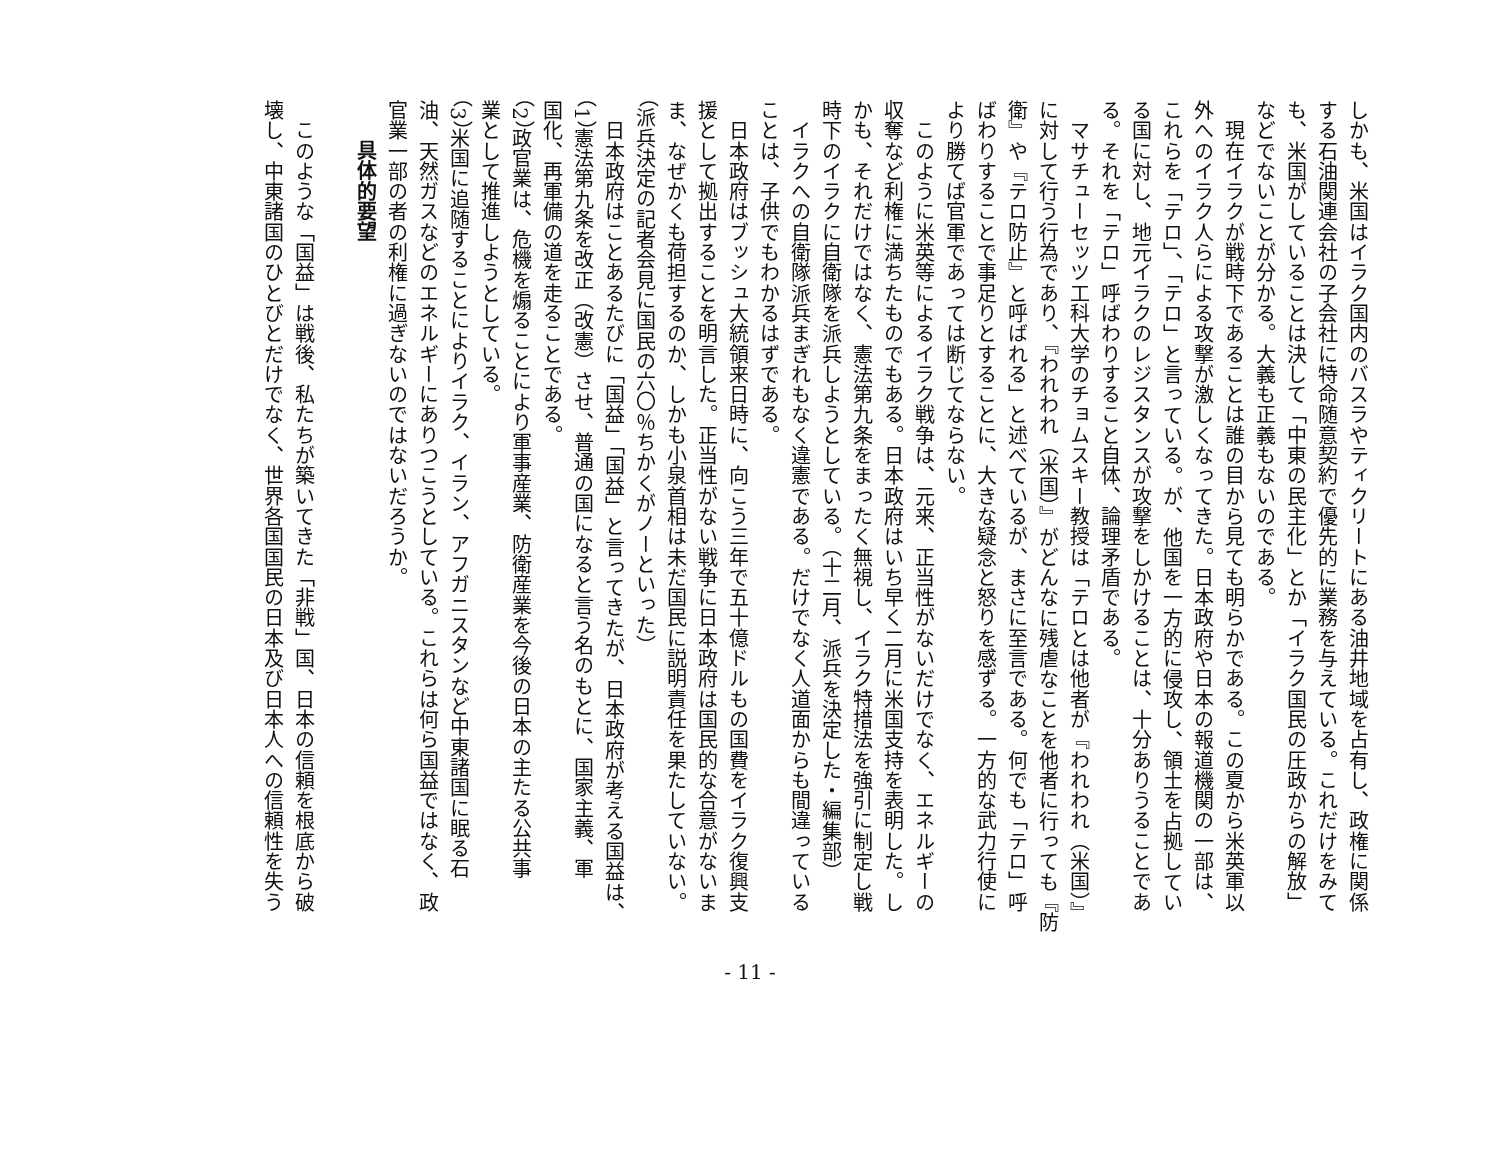しかも、米国はイラク国内のバスラやティクリートにある油井地域を占有し、政権に関係
する石油関連会社の子会社に特命随意契約で優先的に業務を与えている。これだけをみて
も、米国がしていることは決して「中東の民主化」とか「イラク国民の圧政からの解放」
などでないことが分かる。大義も正義もないのである。
　現在イラクが戦時下であることは誰の目から見ても明らかである。この夏から米英軍以
外へのイラク人らによる攻撃が激しくなってきた。日本政府や日本の報道機関の一部は、
これらを「テロ」、「テロ」と言っている。が、他国を一方的に侵攻し、領土を占拠してい
る国に対し、地元イラクのレジスタンスが攻撃をしかけることは、十分ありうることであ
る。それを「テロ」呼ばわりすること自体、論理矛盾である。
　マサチューセッツ工科大学のチョムスキー教授は「テロとは他者が『われわれ（米国）』
に対して行う行為であり、『われわれ（米国）』がどんなに残虐なことを他者に行っても『防
衛』や『テロ防止』と呼ばれる」と述べているが、まさに至言である。何でも「テロ」呼
ばわりすることで事足りとすることに、大きな疑念と怒りを感ずる。一方的な武力行使に
より勝てば官軍であっては断じてならない。
　このように米英等によるイラク戦争は、元来、正当性がないだけでなく、エネルギーの
収奪など利権に満ちたものでもある。日本政府はいち早く二月に米国支持を表明した。し
かも、それだけではなく、憲法第九条をまったく無視し、イラク特措法を強引に制定し戦
時下のイラクに自衛隊を派兵しようとしている。（十二月、派兵を決定した・編集部）
　イラクへの自衛隊派兵まぎれもなく違憲である。だけでなく人道面からも間違っている
ことは、子供でもわかるはずである。
　日本政府はブッシュ大統領来日時に、向こう三年で五十億ドルもの国費をイラク復興支
援として拠出することを明言した。正当性がない戦争に日本政府は国民的な合意がないま
ま、なぜかくも荷担するのか、しかも小泉首相は未だ国民に説明責任を果たしていない。
（派兵決定の記者会見に国民の六〇％ちかくがノーといった）
　日本政府はことあるたびに「国益」「国益」と言ってきたが、日本政府が考える国益は、
（1）憲法第九条を改正（改憲）させ、普通の国になると言う名のもとに、国家主義、軍
国化、再軍備の道を走ることである。
（2）政官業は、危機を煽ることにより軍事産業、防衛産業を今後の日本の主たる公共事
業として推進しようとしている。
（3）米国に追随することによりイラク、イラン、アフガニスタンなど中東諸国に眠る石
油、天然ガスなどのエネルギーにありつこうとしている。これらは何ら国益ではなく、政
官業一部の者の利権に過ぎないのではないだろうか。
具体的要望
　このような「国益」は戦後、私たちが築いてきた「非戦」国、日本の信頼を根底から破
壊し、中東諸国のひとびとだけでなく、世界各国国民の日本及び日本人への信頼性を失う
- 11 -